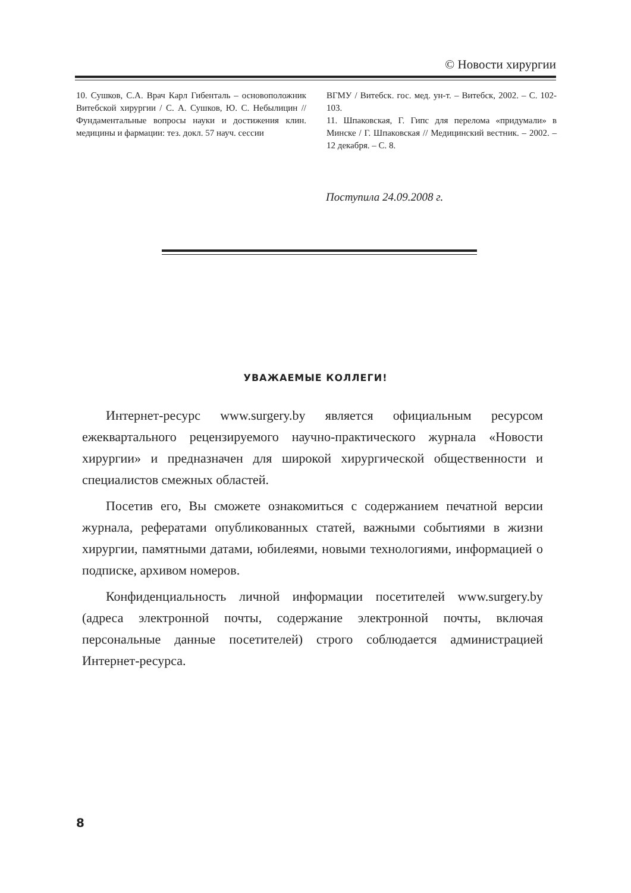© Новости хирургии
10. Сушков, С.А. Врач Карл Гибенталь – основоположник Витебской хирургии / С. А. Сушков, Ю. С. Небылицин // Фундаментальные вопросы науки и достижения клин. медицины и фармации: тез. докл. 57 науч. сессии
ВГМУ / Витебск. гос. мед. ун-т. – Витебск, 2002. – С. 102-103.
11. Шпаковская, Г. Гипс для перелома «придумали» в Минске / Г. Шпаковская // Медицинский вестник. – 2002. – 12 декабря. – С. 8.
Поступила 24.09.2008 г.
УВАЖАЕМЫЕ КОЛЛЕГИ!
Интернет-ресурс www.surgery.by является официальным ресурсом ежеквартального рецензируемого научно-практического журнала «Новости хирургии» и предназначен для широкой хирургической общественности и специалистов смежных областей.
Посетив его, Вы сможете ознакомиться с содержанием печатной версии журнала, рефератами опубликованных статей, важными событиями в жизни хирургии, памятными датами, юбилеями, новыми технологиями, информацией о подписке, архивом номеров.
Конфиденциальность личной информации посетителей www.surgery.by (адреса электронной почты, содержание электронной почты, включая персональные данные посетителей) строго соблюдается администрацией Интернет-ресурса.
8